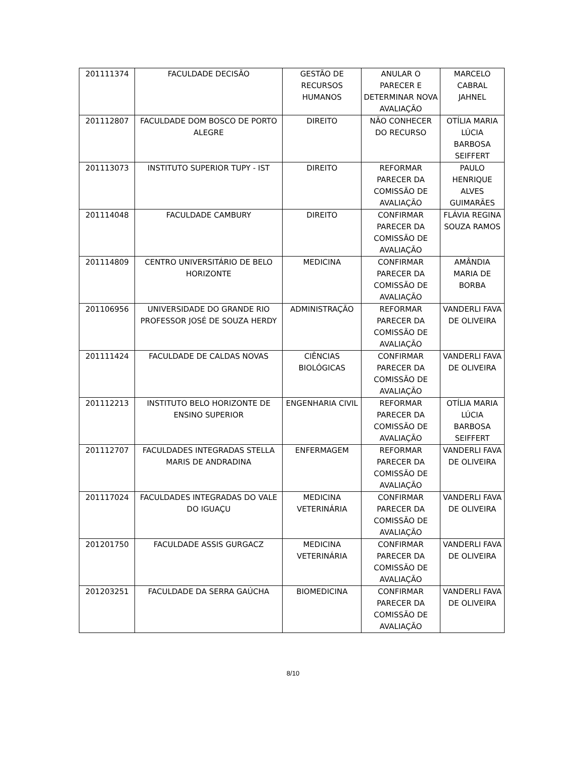| 201111374 | FACULDADE DECISÃO | GESTÃO DE RECURSOS HUMANOS | ANULAR O PARECER E DETERMINAR NOVA AVALIAÇÃO | MARCELO CABRAL JAHNEL |
| 201112807 | FACULDADE DOM BOSCO DE PORTO ALEGRE | DIREITO | NÃO CONHECER DO RECURSO | OTÍLIA MARIA LÚCIA BARBOSA SEIFFERT |
| 201113073 | INSTITUTO SUPERIOR TUPY - IST | DIREITO | REFORMAR PARECER DA COMISSÃO DE AVALIAÇÃO | PAULO HENRIQUE ALVES GUIMARÃES |
| 201114048 | FACULDADE CAMBURY | DIREITO | CONFIRMAR PARECER DA COMISSÃO DE AVALIAÇÃO | FLÁVIA REGINA SOUZA RAMOS |
| 201114809 | CENTRO UNIVERSITÁRIO DE BELO HORIZONTE | MEDICINA | CONFIRMAR PARECER DA COMISSÃO DE AVALIAÇÃO | AMÂNDIA MARIA DE BORBA |
| 201106956 | UNIVERSIDADE DO GRANDE RIO PROFESSOR JOSÉ DE SOUZA HERDY | ADMINISTRAÇÃO | REFORMAR PARECER DA COMISSÃO DE AVALIAÇÃO | VANDERLI FAVA DE OLIVEIRA |
| 201111424 | FACULDADE DE CALDAS NOVAS | CIÊNCIAS BIOLÓGICAS | CONFIRMAR PARECER DA COMISSÃO DE AVALIAÇÃO | VANDERLI FAVA DE OLIVEIRA |
| 201112213 | INSTITUTO BELO HORIZONTE DE ENSINO SUPERIOR | ENGENHARIA CIVIL | REFORMAR PARECER DA COMISSÃO DE AVALIAÇÃO | OTÍLIA MARIA LÚCIA BARBOSA SEIFFERT |
| 201112707 | FACULDADES INTEGRADAS STELLA MARIS DE ANDRADINA | ENFERMAGEM | REFORMAR PARECER DA COMISSÃO DE AVALIAÇÃO | VANDERLI FAVA DE OLIVEIRA |
| 201117024 | FACULDADES INTEGRADAS DO VALE DO IGUAÇU | MEDICINA VETERINÁRIA | CONFIRMAR PARECER DA COMISSÃO DE AVALIAÇÃO | VANDERLI FAVA DE OLIVEIRA |
| 201201750 | FACULDADE ASSIS GURGACZ | MEDICINA VETERINÁRIA | CONFIRMAR PARECER DA COMISSÃO DE AVALIAÇÃO | VANDERLI FAVA DE OLIVEIRA |
| 201203251 | FACULDADE DA SERRA GAÚCHA | BIOMEDICINA | CONFIRMAR PARECER DA COMISSÃO DE AVALIAÇÃO | VANDERLI FAVA DE OLIVEIRA |
8/10